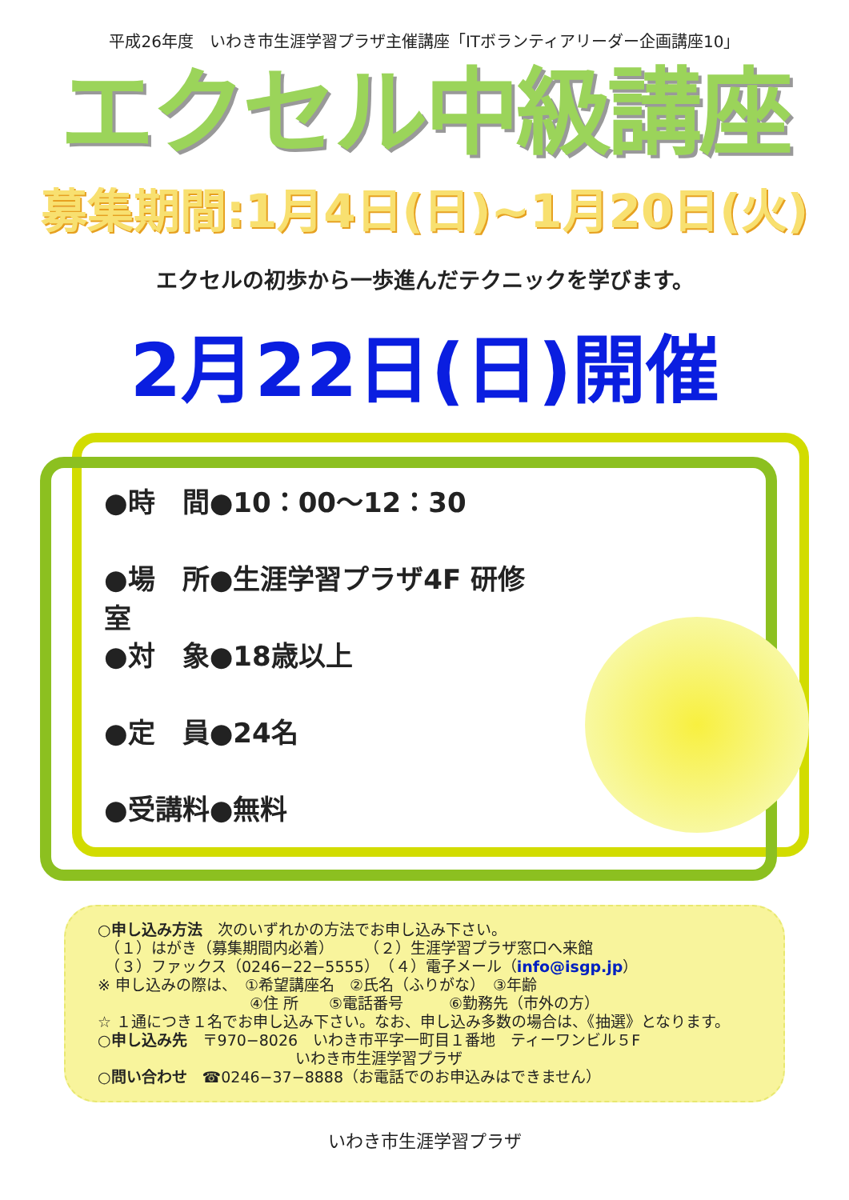平成26年度　いわき市生涯学習プラザ主催講座「ITボランティアリーダー企画講座10」
エクセル中級講座
募集期間:1月4日(日)~1月20日(火)
エクセルの初歩から一歩進んだテクニックを学びます。
2月22日(日)開催
●時　間●10：00～12：30
●場　所●生涯学習プラザ4F 研修室
●対　象●18歳以上
●定　員●24名
●受講料●無料
○申し込み方法　次のいずれかの方法でお申し込み下さい。
　（１）はがき（募集期間内必着）　　　（２）生涯学習プラザ窓口へ来館
　（３）ファックス（0246−22−5555）　（４）電子メール（info@isgp.jp）
※ 申し込みの際は、　①希望講座名　②氏名（ふりがな）　③年齢
　　　　　　　　　　④住 所　　⑤電話番号　　　⑥勤務先（市外の方）
☆ １通につき１名でお申し込み下さい。なお、申し込み多数の場合は、《抽選》となります。
○申し込み先　〒970−8026　いわき市平字一町目１番地　ティーワンビル５F
　　　　　　　　　　　　　いわき市生涯学習プラザ
○問い合わせ　☎0246−37−8888（お電話でのお申込みはできません）
いわき市生涯学習プラザ